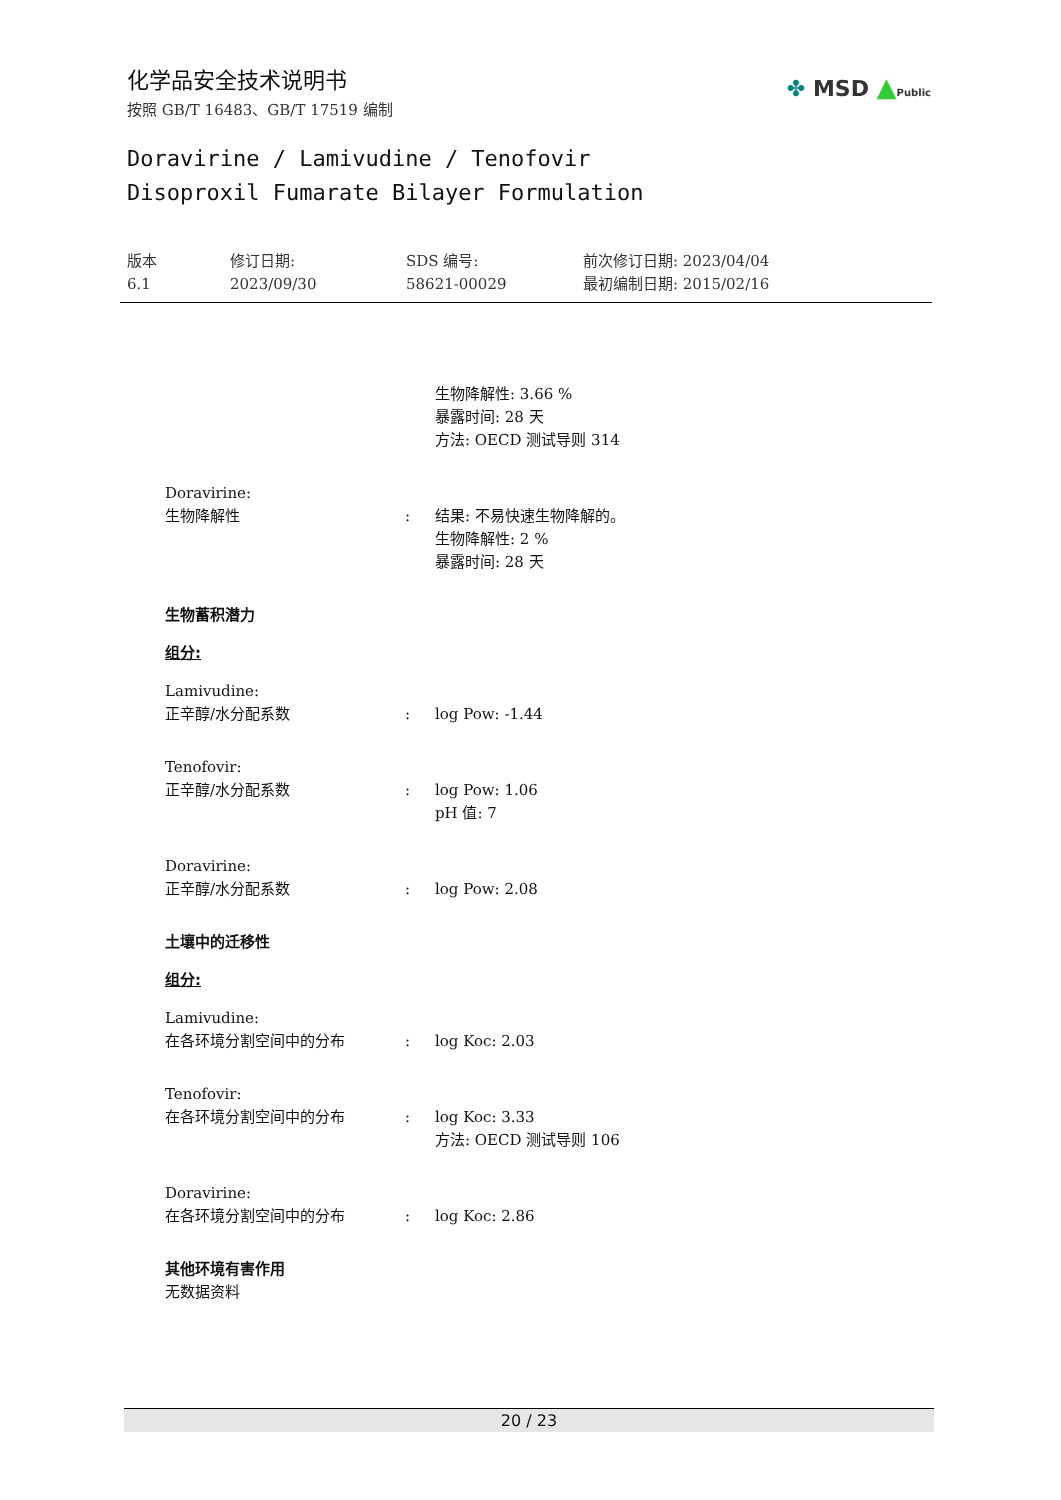化学品安全技术说明书
按照 GB/T 16483、GB/T 17519 编制
✤ MSD ▲Public
Doravirine / Lamivudine / Tenofovir
Disoproxil Fumarate Bilayer Formulation
版本
6.1
修订日期:
2023/09/30
SDS 编号:
58621-00029
前次修订日期: 2023/04/04
最初编制日期: 2015/02/16
生物降解性: 3.66 %
暴露时间: 28 天
方法: OECD 测试导则 314
Doravirine:
生物降解性 : 结果: 不易快速生物降解的。
生物降解性: 2 %
暴露时间: 28 天
生物蓄积潜力
组分:
Lamivudine:
正辛醇/水分配系数 : log Pow: -1.44
Tenofovir:
正辛醇/水分配系数 : log Pow: 1.06
pH 值: 7
Doravirine:
正辛醇/水分配系数 : log Pow: 2.08
土壤中的迁移性
组分:
Lamivudine:
在各环境分割空间中的分布 : log Koc: 2.03
Tenofovir:
在各环境分割空间中的分布 : log Koc: 3.33
方法: OECD 测试导则 106
Doravirine:
在各环境分割空间中的分布 : log Koc: 2.86
其他环境有害作用
无数据资料
20 / 23